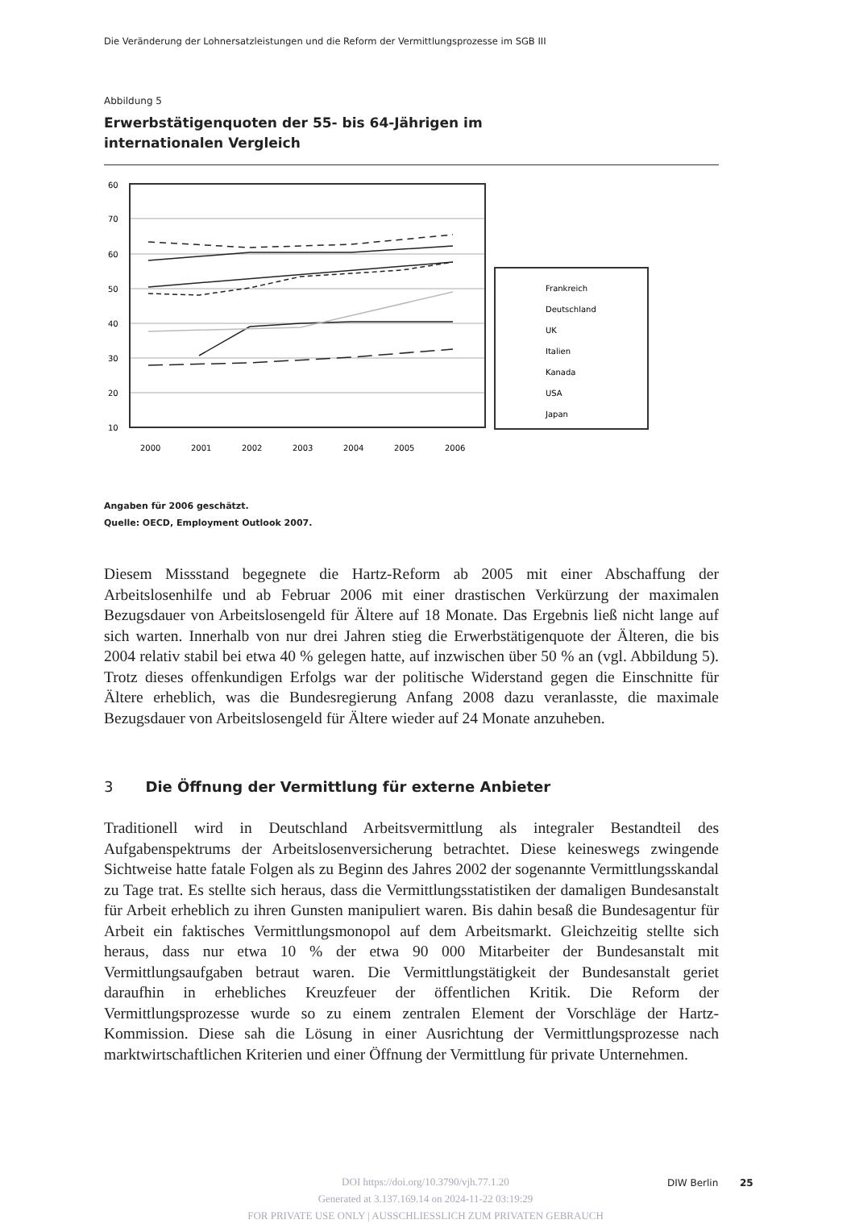Die Veränderung der Lohnersatzleistungen und die Reform der Vermittlungsprozesse im SGB III
Abbildung 5
Erwerbstätigenquoten der 55- bis 64-Jährigen im internationalen Vergleich
60
70
60
50
40
30
20
10
2000
2001
2002
2003
2004
2005
2006
Frankreich
Deutschland
UK
Italien
Kanada
USA
Japan
Angaben für 2006 geschätzt.
Quelle: OECD, Employment Outlook 2007.
Diesem Missstand begegnete die Hartz-Reform ab 2005 mit einer Abschaffung der Arbeitslosenhilfe und ab Februar 2006 mit einer drastischen Verkürzung der maximalen Bezugsdauer von Arbeitslosengeld für Ältere auf 18 Monate. Das Ergebnis ließ nicht lange auf sich warten. Innerhalb von nur drei Jahren stieg die Erwerbstätigenquote der Älteren, die bis 2004 relativ stabil bei etwa 40 % gelegen hatte, auf inzwischen über 50 % an (vgl. Abbildung 5). Trotz dieses offenkundigen Erfolgs war der politische Widerstand gegen die Einschnitte für Ältere erheblich, was die Bundesregierung Anfang 2008 dazu veranlasste, die maximale Bezugsdauer von Arbeitslosengeld für Ältere wieder auf 24 Monate anzuheben.
3 Die Öffnung der Vermittlung für externe Anbieter
Traditionell wird in Deutschland Arbeitsvermittlung als integraler Bestandteil des Aufgabenspektrums der Arbeitslosenversicherung betrachtet. Diese keineswegs zwingende Sichtweise hatte fatale Folgen als zu Beginn des Jahres 2002 der sogenannte Vermittlungsskandal zu Tage trat. Es stellte sich heraus, dass die Vermittlungsstatistiken der damaligen Bundesanstalt für Arbeit erheblich zu ihren Gunsten manipuliert waren. Bis dahin besaß die Bundesagentur für Arbeit ein faktisches Vermittlungsmonopol auf dem Arbeitsmarkt. Gleichzeitig stellte sich heraus, dass nur etwa 10 % der etwa 90 000 Mitarbeiter der Bundesanstalt mit Vermittlungsaufgaben betraut waren. Die Vermittlungstätigkeit der Bundesanstalt geriet daraufhin in erhebliches Kreuzfeuer der öffentlichen Kritik. Die Reform der Vermittlungsprozesse wurde so zu einem zentralen Element der Vorschläge der Hartz-Kommission. Diese sah die Lösung in einer Ausrichtung der Vermittlungsprozesse nach marktwirtschaftlichen Kriterien und einer Öffnung der Vermittlung für private Unternehmen.
DIW Berlin 25
DOI https://doi.org/10.3790/vjh.77.1.20
Generated at 3.137.169.14 on 2024-11-22 03:19:29
FOR PRIVATE USE ONLY | AUSSCHLIESSLICH ZUM PRIVATEN GEBRAUCH